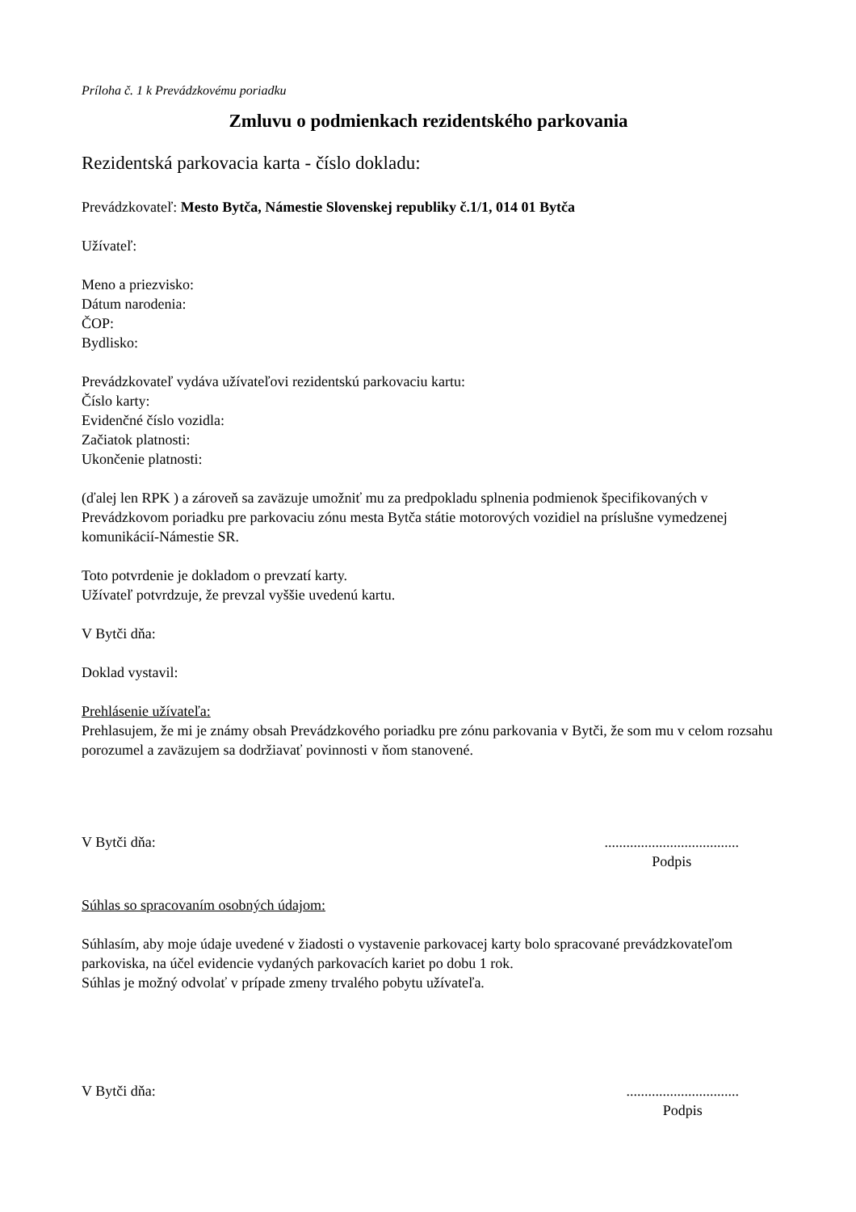Príloha č. 1 k Prevádzkovému poriadku
Zmluvu o podmienkach rezidentského parkovania
Rezidentská parkovacia karta - číslo dokladu:
Prevádzkovateľ: Mesto Bytča, Námestie Slovenskej republiky č.1/1, 014 01 Bytča
Užívateľ:
Meno a priezvisko:
Dátum narodenia:
ČOP:
Bydlisko:
Prevádzkovateľ vydáva užívateľovi rezidentskú parkovaciu kartu:
Číslo karty:
Evidenčné číslo vozidla:
Začiatok platnosti:
Ukončenie platnosti:
(ďalej len RPK ) a zároveň sa zaväzuje umožniť mu za predpokladu splnenia podmienok špecifikovaných v Prevádzkovom poriadku pre parkovaciu zónu mesta Bytča státie motorových vozidiel na príslušne vymedzenej komunikácií-Námestie SR.
Toto potvrdenie je dokladom o prevzatí karty.
Užívateľ potvrdzuje, že prevzal vyššie uvedenú kartu.
V Bytči dňa:
Doklad vystavil:
Prehlásenie užívateľa:
Prehlasujem, že mi je známy obsah Prevádzkového poriadku pre zónu parkovania v Bytči, že som mu v celom rozsahu porozumel a zaväzujem sa dodržiavať povinnosti v ňom stanovené.
V Bytči dňa:.....................................
Podpis
Súhlas so spracovaním osobných údajom:
Súhlasím, aby moje údaje uvedené v žiadosti o vystavenie parkovacej karty bolo spracované prevádzkovateľom parkoviska, na účel evidencie vydaných parkovacích kariet po dobu 1 rok.
Súhlas je možný odvolať v prípade zmeny trvalého pobytu užívateľa.
V Bytči dňa:...............................
Podpis